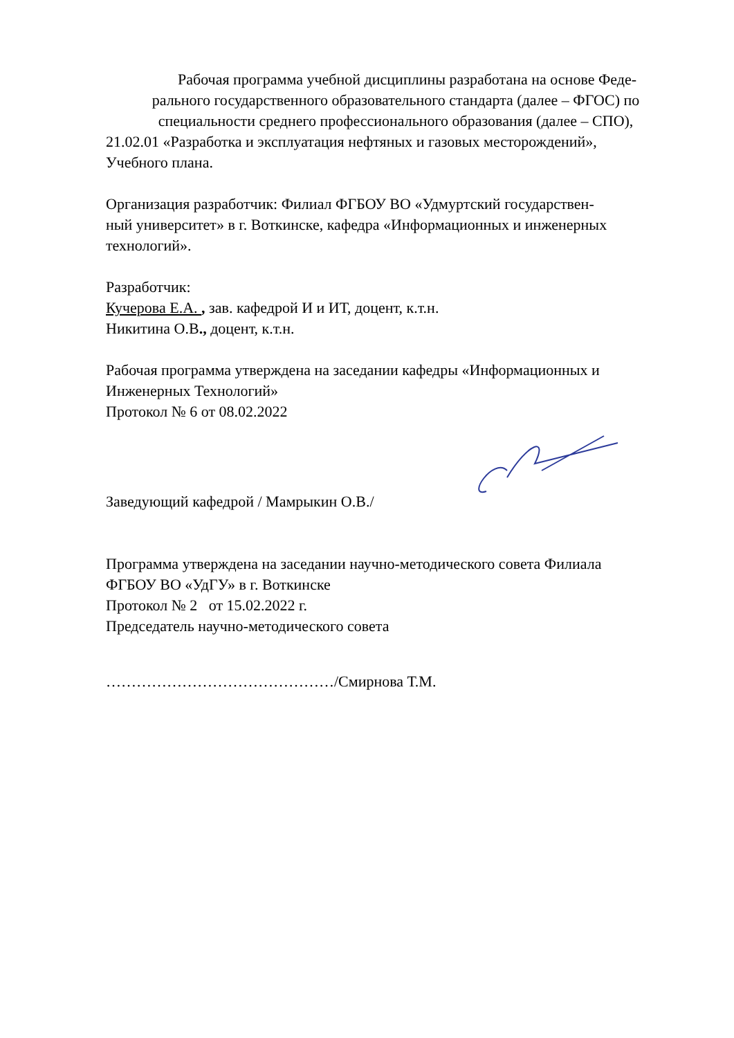Рабочая программа учебной дисциплины разработана на основе Феде-
рального государственного образовательного стандарта (далее – ФГОС) по
специальности среднего профессионального образования (далее – СПО),
21.02.01 «Разработка и эксплуатация нефтяных и газовых месторождений»,
Учебного плана.
Организация разработчик: Филиал ФГБОУ ВО «Удмуртский государствен-
ный университет» в г. Воткинске, кафедра «Информационных и инженерных
технологий».
Разработчик:
Кучерова Е.А. , зав. кафедрой И и ИТ, доцент, к.т.н.
Никитина О.В., доцент, к.т.н.
Рабочая программа утверждена на заседании кафедры «Информационных и
Инженерных Технологий»
Протокол № 6 от 08.02.2022
Заведующий кафедрой / Мамрыкин О.В./
Программа утверждена на заседании научно-методического совета Филиала
ФГБОУ ВО «УдГУ» в г. Воткинске
Протокол № 2 от 15.02.2022 г.
Председатель научно-методического совета
………………………………………/Смирнова Т.М.